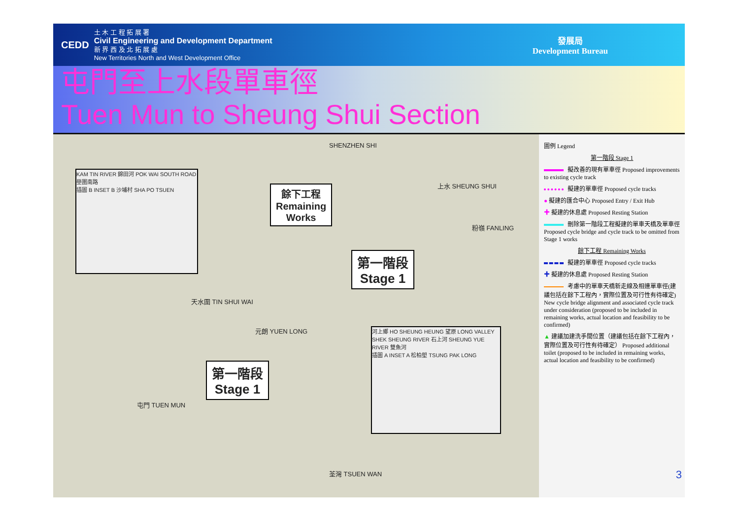CEDD
土 木 工 程 拓 展 署
Civil Engineering and Development Department
新 界 西 及 北 拓 展 處
New Territories North and West Development Office
發展局
Development Bureau
屯門至上水段單車徑
Tuen Mun to Sheung Shui Section
餘下工程
Remaining
Works
第一階段
Stage 1
第一階段
Stage 1
KAM TIN RIVER 錦田河 POK WAI SOUTH ROAD 壆圍南路
插圖 B INSET B 沙埔村 SHA PO TSUEN
河上鄉 HO SHEUNG HEUNG 望原 LONG VALLEY SHEK SHEUNG RIVER 石上河 SHEUNG YUE RIVER 雙魚河
插圖 A INSET A 松柏塱 TSUNG PAK LONG
上水 SHEUNG SHUI
粉嶺 FANLING
天水圍 TIN SHUI WAI
元朗 YUEN LONG
屯門 TUEN MUN
荃灣 TSUEN WAN
SHENZHEN SHI
圖例 Legend
第一階段 Stage 1
擬改善的現有單車徑 Proposed improvements to existing cycle track
擬建的單車徑 Proposed cycle tracks
● 擬建的匯合中心 Proposed Entry / Exit Hub
✚ 擬建的休息處 Proposed Resting Station
刪除第一階段工程擬建的單車天橋及單車徑 Proposed cycle bridge and cycle track to be omitted from Stage 1 works
餘下工程 Remaining Works
擬建的單車徑 Proposed cycle tracks
✚ 擬建的休息處 Proposed Resting Station
考慮中的單車天橋新走線及相連單車徑(建議包括在餘下工程內，實際位置及可行性有待確定) New cycle bridge alignment and associated cycle track under consideration (proposed to be included in remaining works, actual location and feasibility to be confirmed)
▲ 建議加建洗手間位置（建議包括在餘下工程內，實際位置及可行性有待確定） Proposed additional toilet (proposed to be included in remaining works, actual location and feasibility to be confirmed)
3